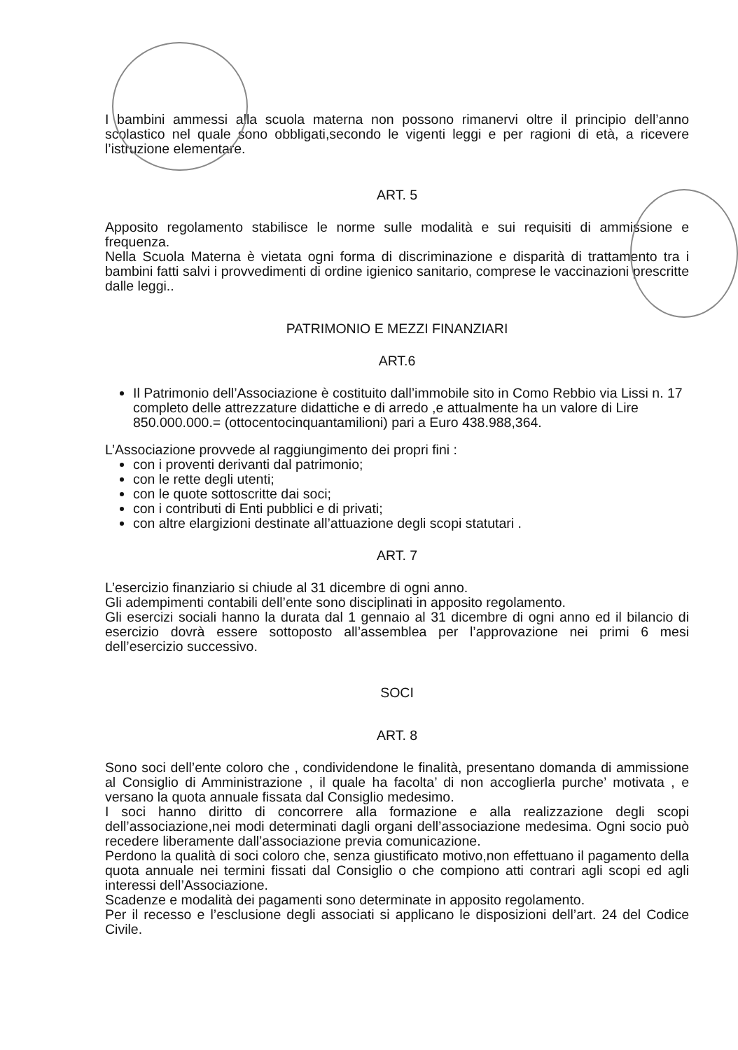I bambini ammessi alla scuola materna non possono rimanervi oltre il principio dell’anno scolastico nel quale sono obbligati,secondo le vigenti leggi e per ragioni di età, a ricevere l’istruzione elementare.
ART. 5
Apposito regolamento stabilisce le norme sulle modalità e sui requisiti di ammissione e frequenza.
Nella Scuola Materna è vietata ogni forma di discriminazione e disparità di trattamento tra i bambini fatti salvi i provvedimenti di ordine igienico sanitario, comprese le vaccinazioni prescritte dalle leggi..
PATRIMONIO E MEZZI FINANZIARI
ART.6
Il Patrimonio dell’Associazione è costituito dall’immobile sito in Como Rebbio via Lissi n. 17 completo delle attrezzature didattiche e di arredo ,e attualmente ha un valore di Lire 850.000.000.= (ottocentocinquantamilioni) pari a Euro 438.988,364.
L’Associazione provvede al raggiungimento dei propri fini :
con i proventi derivanti dal patrimonio;
con le rette degli utenti;
con le quote sottoscritte dai soci;
con i contributi di Enti pubblici e di privati;
con altre elargizioni destinate all’attuazione degli scopi statutari .
ART. 7
L’esercizio finanziario si chiude al 31 dicembre di ogni anno.
Gli adempimenti contabili dell’ente sono disciplinati in apposito regolamento.
Gli esercizi sociali hanno la durata dal 1 gennaio al 31 dicembre di ogni anno ed il bilancio di esercizio dovrà essere sottoposto all’assemblea per l’approvazione nei primi 6 mesi dell’esercizio successivo.
SOCI
ART. 8
Sono soci dell’ente coloro che , condividendone le finalità, presentano domanda di ammissione al Consiglio di Amministrazione , il quale ha facolta’ di non accoglierla purche’ motivata , e versano la quota annuale fissata dal Consiglio medesimo.
I soci hanno diritto di concorrere alla formazione e alla realizzazione degli scopi dell’associazione,nei modi determinati dagli organi dell’associazione medesima. Ogni socio può recedere liberamente dall’associazione previa comunicazione.
Perdono la qualità di soci coloro che, senza giustificato motivo,non effettuano il pagamento della quota annuale nei termini fissati dal Consiglio o che compiono atti contrari agli scopi ed agli interessi dell’Associazione.
Scadenze e modalità dei pagamenti sono determinate in apposito regolamento.
Per il recesso e l’esclusione degli associati si applicano le disposizioni dell’art. 24 del Codice Civile.